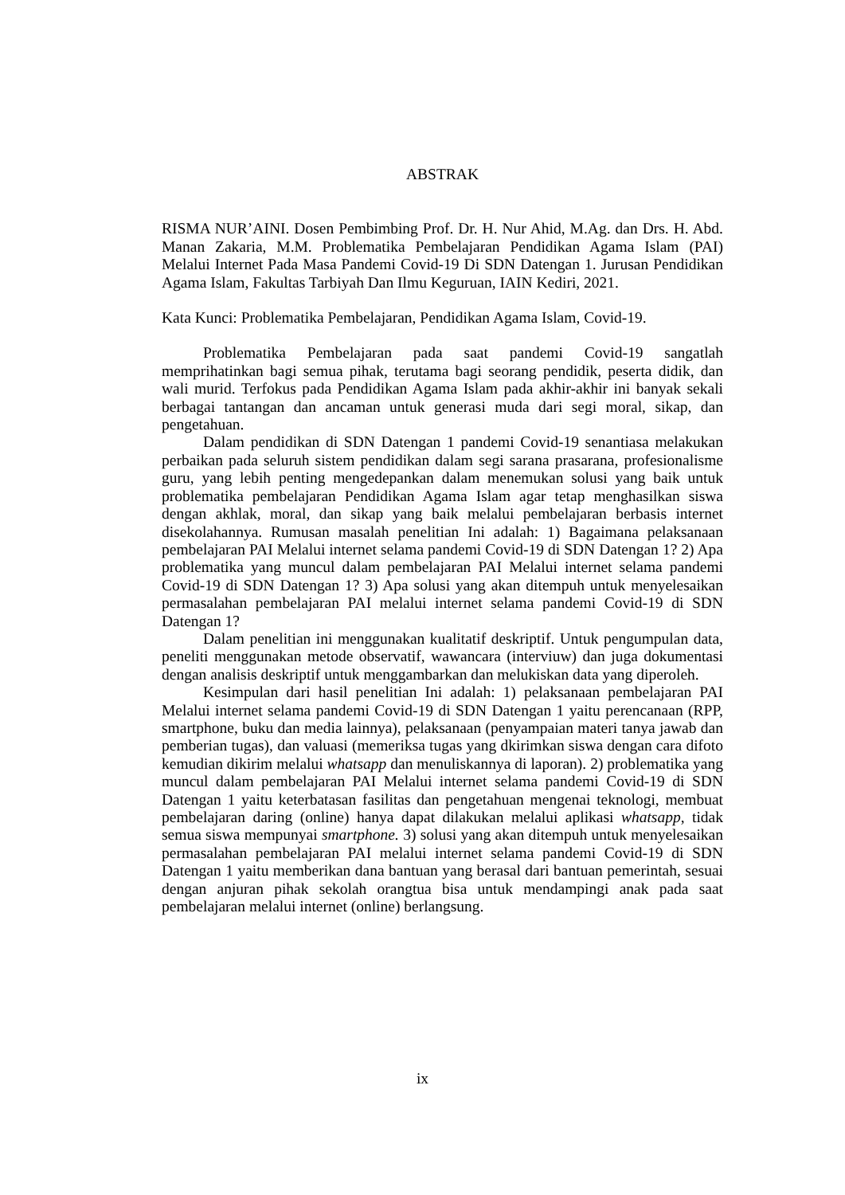ABSTRAK
RISMA NUR’AINI. Dosen Pembimbing Prof. Dr. H. Nur Ahid, M.Ag. dan Drs. H. Abd. Manan Zakaria, M.M. Problematika Pembelajaran Pendidikan Agama Islam (PAI) Melalui Internet Pada Masa Pandemi Covid-19 Di SDN Datengan 1. Jurusan Pendidikan Agama Islam, Fakultas Tarbiyah Dan Ilmu Keguruan, IAIN Kediri, 2021.
Kata Kunci: Problematika Pembelajaran, Pendidikan Agama Islam, Covid-19.
Problematika Pembelajaran pada saat pandemi Covid-19 sangatlah memprihatinkan bagi semua pihak, terutama bagi seorang pendidik, peserta didik, dan wali murid. Terfokus pada Pendidikan Agama Islam pada akhir-akhir ini banyak sekali berbagai tantangan dan ancaman untuk generasi muda dari segi moral, sikap, dan pengetahuan.
Dalam pendidikan di SDN Datengan 1 pandemi Covid-19 senantiasa melakukan perbaikan pada seluruh sistem pendidikan dalam segi sarana prasarana, profesionalisme guru, yang lebih penting mengedepankan dalam menemukan solusi yang baik untuk problematika pembelajaran Pendidikan Agama Islam agar tetap menghasilkan siswa dengan akhlak, moral, dan sikap yang baik melalui pembelajaran berbasis internet disekolahannya. Rumusan masalah penelitian Ini adalah: 1) Bagaimana pelaksanaan pembelajaran PAI Melalui internet selama pandemi Covid-19 di SDN Datengan 1? 2) Apa problematika yang muncul dalam pembelajaran PAI Melalui internet selama pandemi Covid-19 di SDN Datengan 1? 3) Apa solusi yang akan ditempuh untuk menyelesaikan permasalahan pembelajaran PAI melalui internet selama pandemi Covid-19 di SDN Datengan 1?
Dalam penelitian ini menggunakan kualitatif deskriptif. Untuk pengumpulan data, peneliti menggunakan metode observatif, wawancara (interviuw) dan juga dokumentasi dengan analisis deskriptif untuk menggambarkan dan melukiskan data yang diperoleh.
Kesimpulan dari hasil penelitian Ini adalah: 1) pelaksanaan pembelajaran PAI Melalui internet selama pandemi Covid-19 di SDN Datengan 1 yaitu perencanaan (RPP, smartphone, buku dan media lainnya), pelaksanaan (penyampaian materi tanya jawab dan pemberian tugas), dan valuasi (memeriksa tugas yang dkirimkan siswa dengan cara difoto kemudian dikirim melalui whatsapp dan menuliskannya di laporan). 2) problematika yang muncul dalam pembelajaran PAI Melalui internet selama pandemi Covid-19 di SDN Datengan 1 yaitu keterbatasan fasilitas dan pengetahuan mengenai teknologi, membuat pembelajaran daring (online) hanya dapat dilakukan melalui aplikasi whatsapp, tidak semua siswa mempunyai smartphone. 3) solusi yang akan ditempuh untuk menyelesaikan permasalahan pembelajaran PAI melalui internet selama pandemi Covid-19 di SDN Datengan 1 yaitu memberikan dana bantuan yang berasal dari bantuan pemerintah, sesuai dengan anjuran pihak sekolah orangtua bisa untuk mendampingi anak pada saat pembelajaran melalui internet (online) berlangsung.
ix